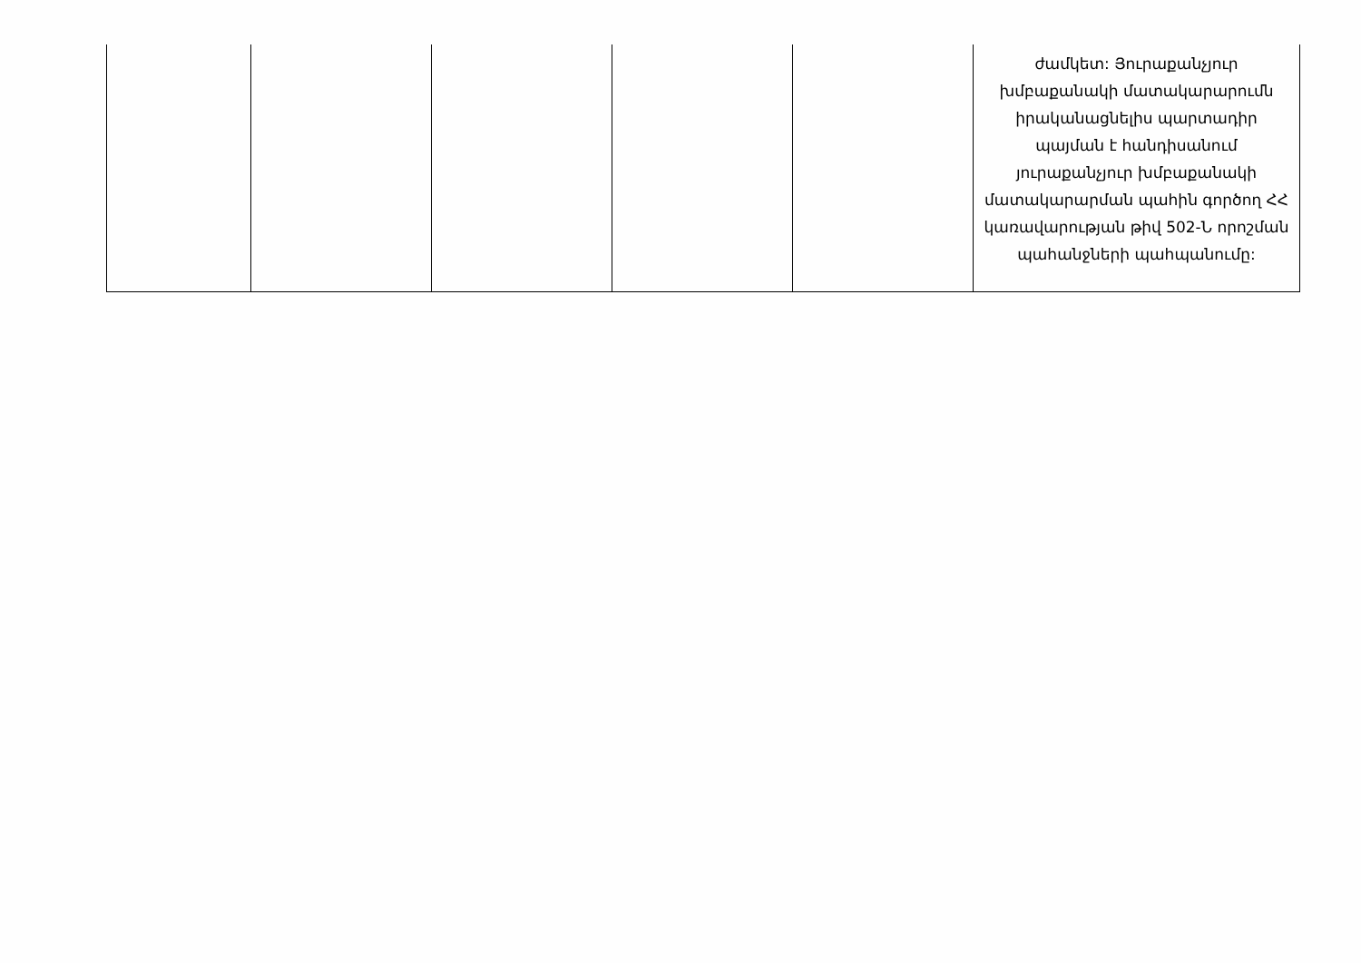| | | | | | ժամկետ: Յուրաքանչյուր խմբաքանակի մատակարարումն իրականացնելիս պարտադիր պայման է հանդիսանում յուրաքանչյուր խմբաքանակի մատակարարման պահին գործող ՀՀ կառավարության թիվ 502-Ն որոշման պահանջների պահպանումը: |